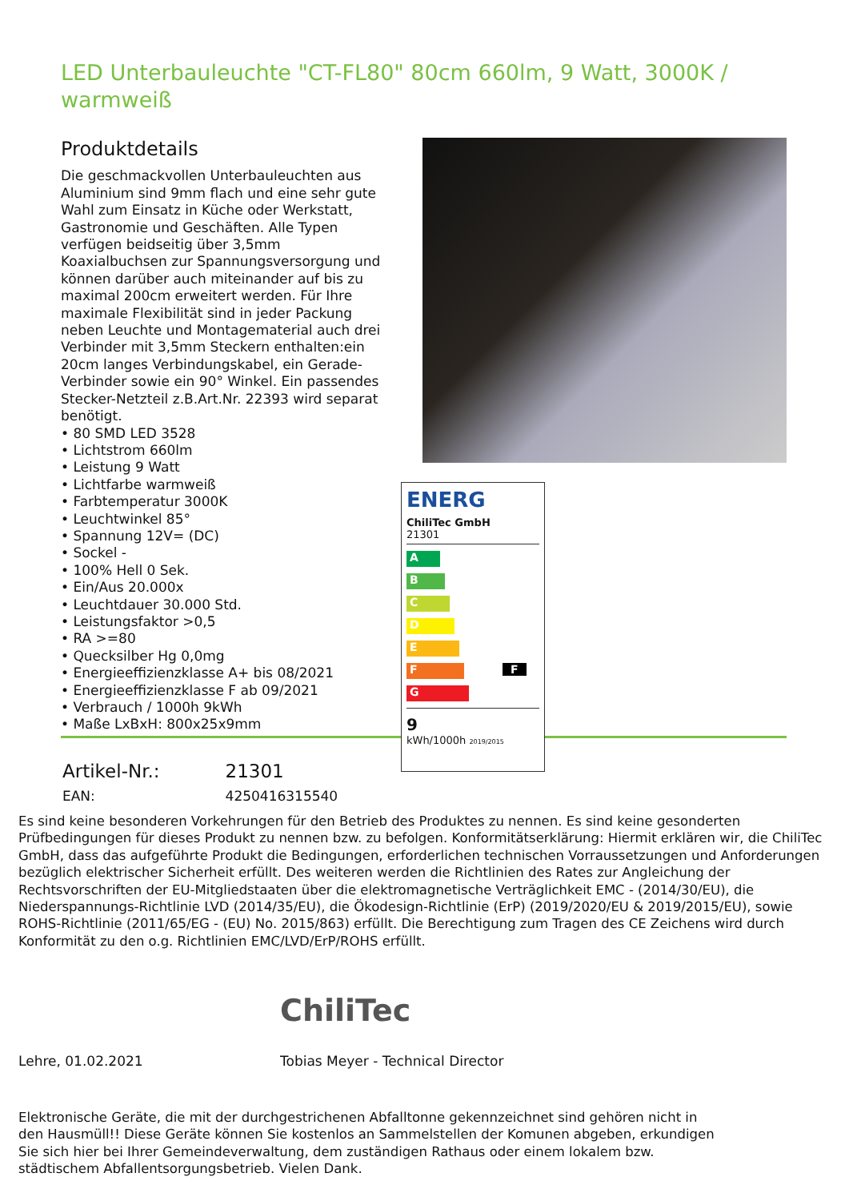LED Unterbauleuchte "CT-FL80" 80cm 660lm, 9 Watt, 3000K / warmweiß
Produktdetails
Die geschmackvollen Unterbauleuchten aus Aluminium sind 9mm flach und eine sehr gute Wahl zum Einsatz in Küche oder Werkstatt, Gastronomie und Geschäften. Alle Typen verfügen beidseitig über 3,5mm Koaxialbuchsen zur Spannungsversorgung und können darüber auch miteinander auf bis zu maximal 200cm erweitert werden. Für Ihre maximale Flexibilität sind in jeder Packung neben Leuchte und Montagematerial auch drei Verbinder mit 3,5mm Steckern enthalten:ein 20cm langes Verbindungskabel, ein Gerade-Verbinder sowie ein 90° Winkel. Ein passendes Stecker-Netzteil z.B.Art.Nr. 22393 wird separat benötigt.
• 80 SMD LED 3528
• Lichtstrom 660lm
• Leistung 9 Watt
• Lichtfarbe warmweiß
• Farbtemperatur 3000K
• Leuchtwinkel 85°
• Spannung 12V= (DC)
• Sockel -
• 100% Hell 0 Sek.
• Ein/Aus 20.000x
• Leuchtdauer 30.000 Std.
• Leistungsfaktor >0,5
• RA >=80
• Quecksilber Hg 0,0mg
• Energieeffizienzklasse A+ bis 08/2021
• Energieeffizienzklasse F ab 09/2021
• Verbrauch / 1000h 9kWh
• Maße LxBxH: 800x25x9mm
ENERG
ChiliTec GmbH
21301
A
B
C
D
E
F F
G
9
kWh/1000h 2019/2015
| Artikel-Nr.: | 21301 |
| EAN: | 4250416315540 |
Es sind keine besonderen Vorkehrungen für den Betrieb des Produktes zu nennen. Es sind keine gesonderten Prüfbedingungen für dieses Produkt zu nennen bzw. zu befolgen. Konformitätserklärung: Hiermit erklären wir, die ChiliTec GmbH, dass das aufgeführte Produkt die Bedingungen, erforderlichen technischen Vorraussetzungen und Anforderungen bezüglich elektrischer Sicherheit erfüllt. Des weiteren werden die Richtlinien des Rates zur Angleichung der Rechtsvorschriften der EU-Mitgliedstaaten über die elektromagnetische Verträglichkeit EMC - (2014/30/EU), die Niederspannungs-Richtlinie LVD (2014/35/EU), die Ökodesign-Richtlinie (ErP) (2019/2020/EU & 2019/2015/EU), sowie ROHS-Richtlinie (2011/65/EG - (EU) No. 2015/863) erfüllt. Die Berechtigung zum Tragen des CE Zeichens wird durch Konformität zu den o.g. Richtlinien EMC/LVD/ErP/ROHS erfüllt.
ChiliTec
Lehre, 01.02.2021
Tobias Meyer - Technical Director
Elektronische Geräte, die mit der durchgestrichenen Abfalltonne gekennzeichnet sind gehören nicht in den Hausmüll!! Diese Geräte können Sie kostenlos an Sammelstellen der Komunen abgeben, erkundigen Sie sich hier bei Ihrer Gemeindeverwaltung, dem zuständigen Rathaus oder einem lokalem bzw. städtischem Abfallentsorgungsbetrieb. Vielen Dank.